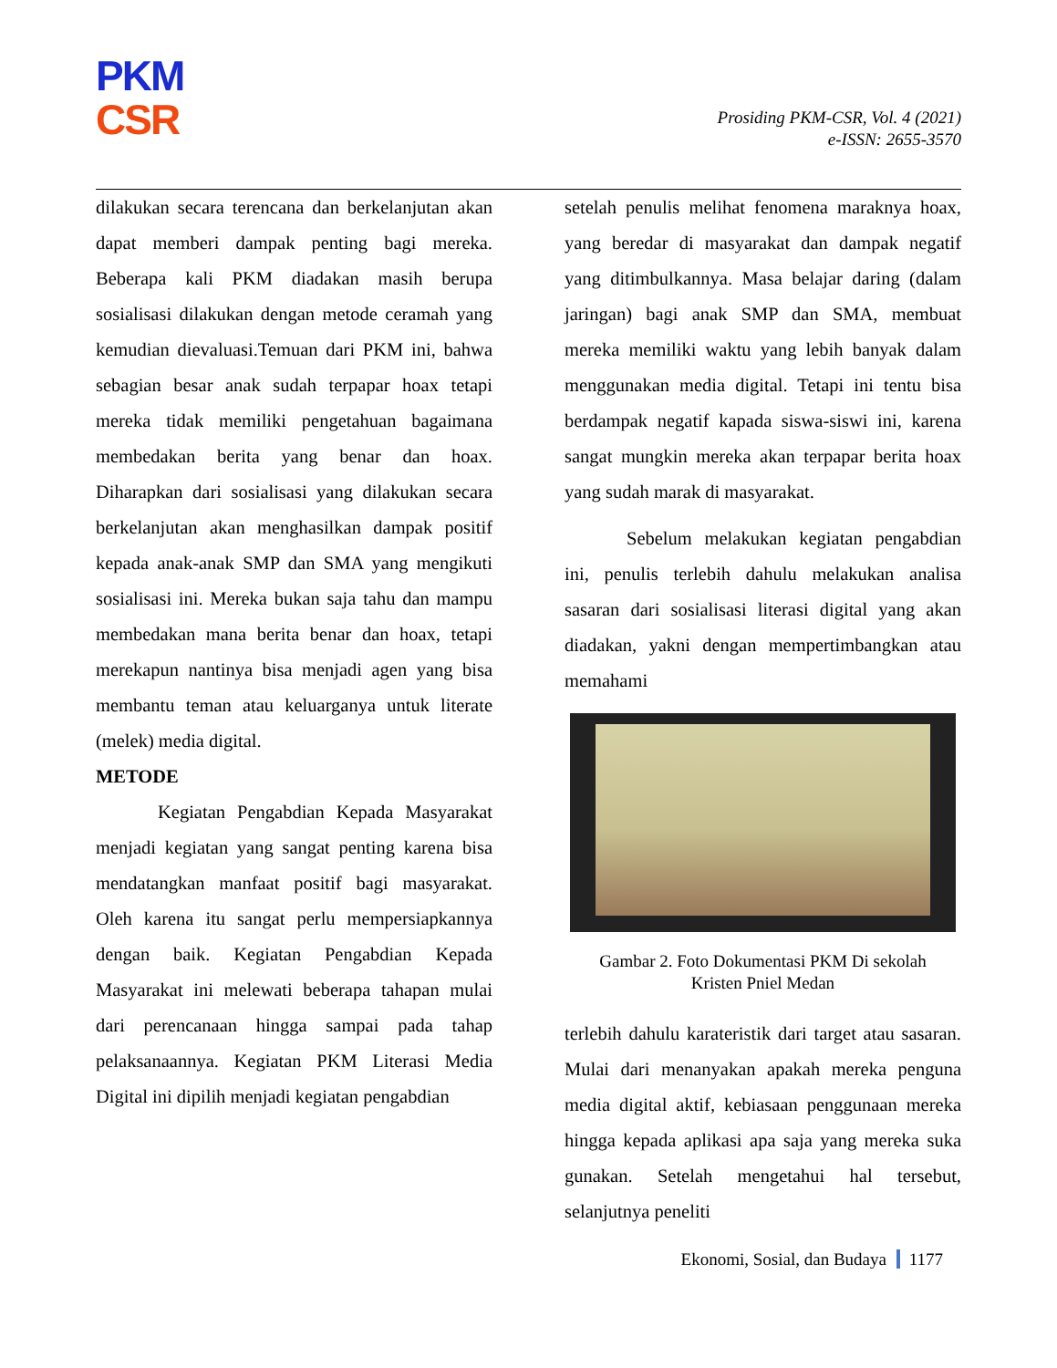PKM
CSR
Prosiding PKM-CSR, Vol. 4 (2021)
e-ISSN: 2655-3570
dilakukan secara terencana dan berkelanjutan akan dapat memberi dampak penting bagi mereka. Beberapa kali PKM diadakan masih berupa sosialisasi dilakukan dengan metode ceramah yang kemudian dievaluasi.Temuan dari PKM ini, bahwa sebagian besar anak sudah terpapar hoax tetapi mereka tidak memiliki pengetahuan bagaimana membedakan berita yang benar dan hoax. Diharapkan dari sosialisasi yang dilakukan secara berkelanjutan akan menghasilkan dampak positif kepada anak-anak SMP dan SMA yang mengikuti sosialisasi ini. Mereka bukan saja tahu dan mampu membedakan mana berita benar dan hoax, tetapi merekapun nantinya bisa menjadi agen yang bisa membantu teman atau keluarganya untuk literate (melek) media digital.
METODE
Kegiatan Pengabdian Kepada Masyarakat menjadi kegiatan yang sangat penting karena bisa mendatangkan manfaat positif bagi masyarakat. Oleh karena itu sangat perlu mempersiapkannya dengan baik. Kegiatan Pengabdian Kepada Masyarakat ini melewati beberapa tahapan mulai dari perencanaan hingga sampai pada tahap pelaksanaannya. Kegiatan PKM Literasi Media Digital ini dipilih menjadi kegiatan pengabdian
setelah penulis melihat fenomena maraknya hoax, yang beredar di masyarakat dan dampak negatif yang ditimbulkannya. Masa belajar daring (dalam jaringan) bagi anak SMP dan SMA, membuat mereka memiliki waktu yang lebih banyak dalam menggunakan media digital. Tetapi ini tentu bisa berdampak negatif kapada siswa-siswi ini, karena sangat mungkin mereka akan terpapar berita hoax yang sudah marak di masyarakat.
Sebelum melakukan kegiatan pengabdian ini, penulis terlebih dahulu melakukan analisa sasaran dari sosialisasi literasi digital yang akan diadakan, yakni dengan mempertimbangkan atau memahami
Gambar 2. Foto Dokumentasi PKM Di sekolah
Kristen Pniel Medan
terlebih dahulu karateristik dari target atau sasaran. Mulai dari menanyakan apakah mereka penguna media digital aktif, kebiasaan penggunaan mereka hingga kepada aplikasi apa saja yang mereka suka gunakan. Setelah mengetahui hal tersebut, selanjutnya peneliti
Ekonomi, Sosial, dan Budaya 1177